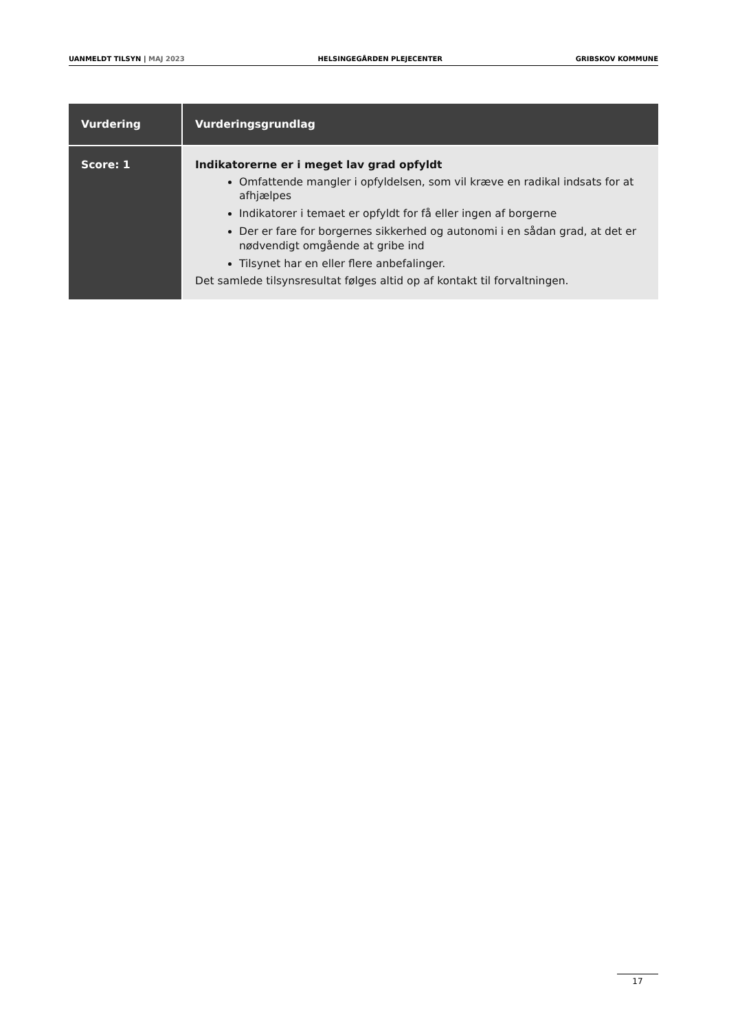UANMELDT TILSYN | MAJ 2023 HELSINGEGÅRDEN PLEJECENTER GRIBSKOV KOMMUNE
| Vurdering | Vurderingsgrundlag |
| --- | --- |
| Score: 1 | Indikatorerne er i meget lav grad opfyldt Omfattende mangler i opfyldelsen, som vil kræve en radikal indsats for at afhjælpes Indikatorer i temaet er opfyldt for få eller ingen af borgerne Der er fare for borgernes sikkerhed og autonomi i en sådan grad, at det er nødvendigt omgående at gribe ind Tilsynet har en eller flere anbefalinger. Det samlede tilsynsresultat følges altid op af kontakt til forvaltningen. |
17